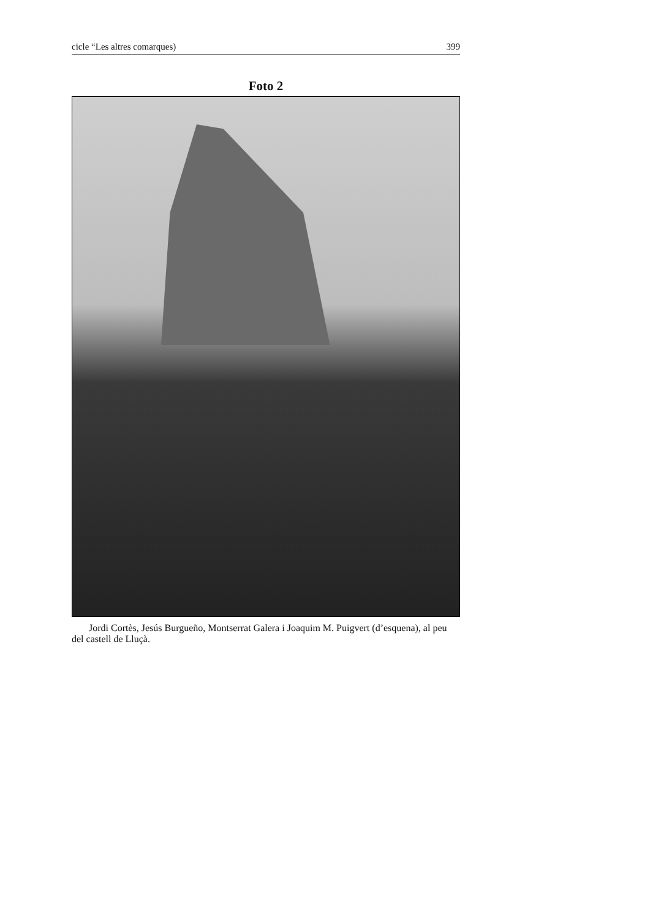cicle “Les altres comarques) 399
Foto 2
Jordi Cortès, Jesús Burgueño, Montserrat Galera i Joaquim M. Puigvert (d’esquena), al peu del castell de Lluçà.